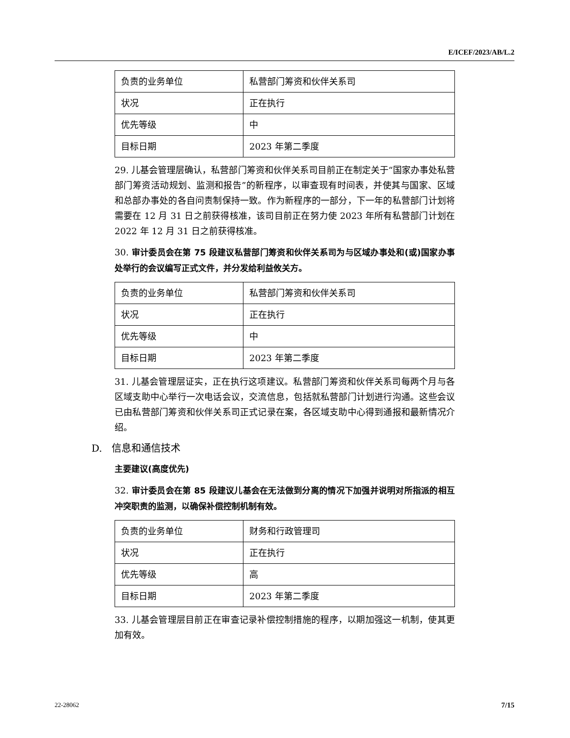E/ICEF/2023/AB/L.2
| 负责的业务单位 | 私营部门筹资和伙伴关系司 |
| 状况 | 正在执行 |
| 优先等级 | 中 |
| 目标日期 | 2023 年第二季度 |
29. 儿基会管理层确认，私营部门筹资和伙伴关系司目前正在制定关于“国家办事处私营部门筹资活动规划、监测和报告”的新程序，以审查现有时间表，并使其与国家、区域和总部办事处的各自问责制保持一致。作为新程序的一部分，下一年的私营部门计划将需要在 12 月 31 日之前获得核准，该司目前正在努力使 2023 年所有私营部门计划在 2022 年 12 月 31 日之前获得核准。
30. 审计委员会在第 75 段建议私营部门筹资和伙伴关系司为与区域办事处和(或)国家办事处举行的会议编写正式文件，并分发给利益攸关方。
| 负责的业务单位 | 私营部门筹资和伙伴关系司 |
| 状况 | 正在执行 |
| 优先等级 | 中 |
| 目标日期 | 2023 年第二季度 |
31. 儿基会管理层证实，正在执行这项建议。私营部门筹资和伙伴关系司每两个月与各区域支助中心举行一次电话会议，交流信息，包括就私营部门计划进行沟通。这些会议已由私营部门筹资和伙伴关系司正式记录在案，各区域支助中心得到通报和最新情况介绍。
D. 信息和通信技术
主要建议(高度优先)
32. 审计委员会在第 85 段建议儿基会在无法做到分离的情况下加强并说明对所指派的相互冲突职责的监测，以确保补偿控制机制有效。
| 负责的业务单位 | 财务和行政管理司 |
| 状况 | 正在执行 |
| 优先等级 | 高 |
| 目标日期 | 2023 年第二季度 |
33. 儿基会管理层目前正在审查记录补偿控制措施的程序，以期加强这一机制，使其更加有效。
22-28062 7/15